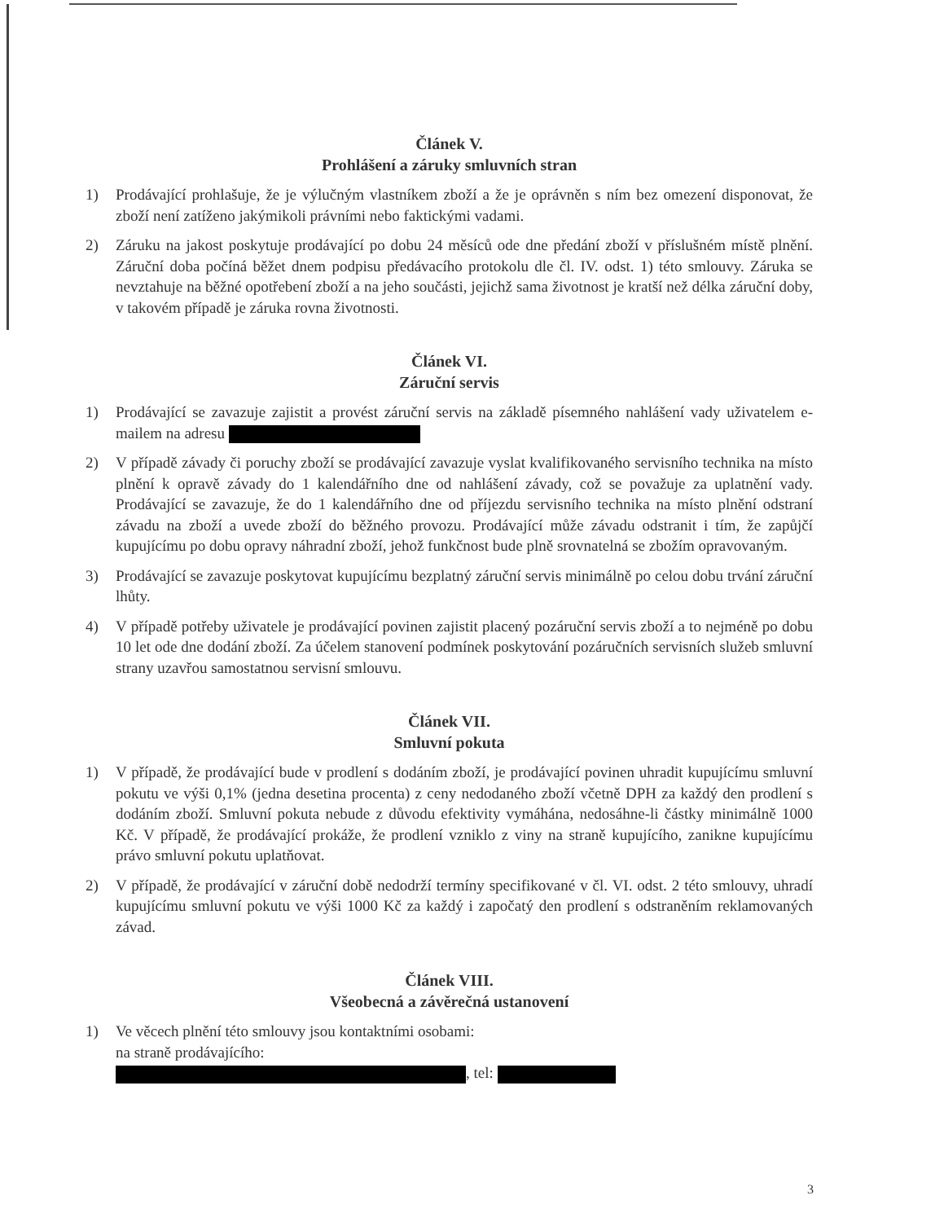Článek V.
Prohlášení a záruky smluvních stran
1) Prodávající prohlašuje, že je výlučným vlastníkem zboží a že je oprávněn s ním bez omezení disponovat, že zboží není zatíženo jakýmikoli právními nebo faktickými vadami.
2) Záruku na jakost poskytuje prodávající po dobu 24 měsíců ode dne předání zboží v příslušném místě plnění. Záruční doba počíná běžet dnem podpisu předávacího protokolu dle čl. IV. odst. 1) této smlouvy. Záruka se nevztahuje na běžné opotřebení zboží a na jeho součásti, jejichž sama životnost je kratší než délka záruční doby, v takovém případě je záruka rovna životnosti.
Článek VI.
Záruční servis
1) Prodávající se zavazuje zajistit a provést záruční servis na základě písemného nahlášení vady uživatelem e-mailem na adresu
2) V případě závady či poruchy zboží se prodávající zavazuje vyslat kvalifikovaného servisního technika na místo plnění k opravě závady do 1 kalendářního dne od nahlášení závady, což se považuje za uplatnění vady. Prodávající se zavazuje, že do 1 kalendářního dne od příjezdu servisního technika na místo plnění odstraní závadu na zboží a uvede zboží do běžného provozu. Prodávající může závadu odstranit i tím, že zapůjčí kupujícímu po dobu opravy náhradní zboží, jehož funkčnost bude plně srovnatelná se zbožím opravovaným.
3) Prodávající se zavazuje poskytovat kupujícímu bezplatný záruční servis minimálně po celou dobu trvání záruční lhůty.
4) V případě potřeby uživatele je prodávající povinen zajistit placený pozáruční servis zboží a to nejméně po dobu 10 let ode dne dodání zboží. Za účelem stanovení podmínek poskytování pozáručních servisních služeb smluvní strany uzavřou samostatnou servisní smlouvu.
Článek VII.
Smluvní pokuta
1) V případě, že prodávající bude v prodlení s dodáním zboží, je prodávající povinen uhradit kupujícímu smluvní pokutu ve výši 0,1% (jedna desetina procenta) z ceny nedodaného zboží včetně DPH za každý den prodlení s dodáním zboží. Smluvní pokuta nebude z důvodu efektivity vymáhána, nedosáhne-li částky minimálně 1000 Kč. V případě, že prodávající prokáže, že prodlení vzniklo z viny na straně kupujícího, zanikne kupujícímu právo smluvní pokutu uplatňovat.
2) V případě, že prodávající v záruční době nedodrží termíny specifikované v čl. VI. odst. 2 této smlouvy, uhradí kupujícímu smluvní pokutu ve výši 1000 Kč za každý i započatý den prodlení s odstraněním reklamovaných závad.
Článek VIII.
Všeobecná a závěrečná ustanovení
1) Ve věcech plnění této smlouvy jsou kontaktními osobami:
na straně prodávajícího:
, tel:
3